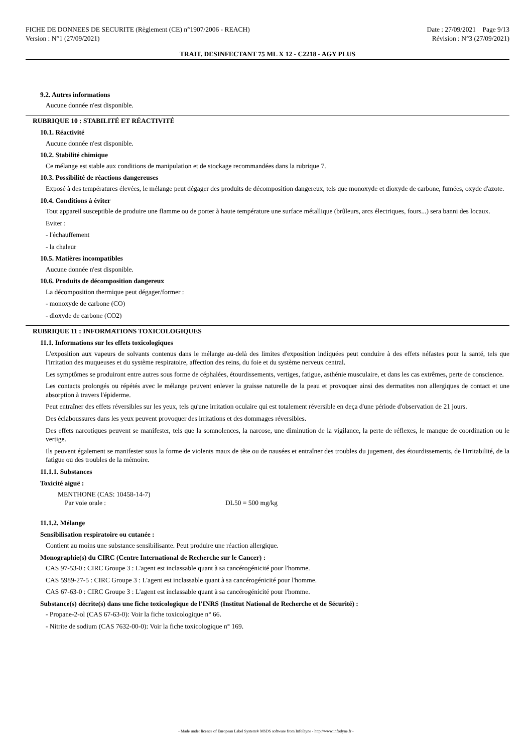FICHE DE DONNEES DE SECURITE (Règlement (CE) n°1907/2006 - REACH)
Version : N°1 (27/09/2021)
Date : 27/09/2021 Page 9/13
Révision : N°3 (27/09/2021)
TRAIT. DESINFECTANT 75 ML X 12 - C2218 - AGY PLUS
9.2. Autres informations
Aucune donnée n'est disponible.
RUBRIQUE 10 : STABILITÉ ET RÉACTIVITÉ
10.1. Réactivité
Aucune donnée n'est disponible.
10.2. Stabilité chimique
Ce mélange est stable aux conditions de manipulation et de stockage recommandées dans la rubrique 7.
10.3. Possibilité de réactions dangereuses
Exposé à des températures élevées, le mélange peut dégager des produits de décomposition dangereux, tels que monoxyde et dioxyde de carbone, fumées, oxyde d'azote.
10.4. Conditions à éviter
Tout appareil susceptible de produire une flamme ou de porter à haute température une surface métallique (brûleurs, arcs électriques, fours...) sera banni des locaux.
Eviter :
- l'échauffement
- la chaleur
10.5. Matières incompatibles
Aucune donnée n'est disponible.
10.6. Produits de décomposition dangereux
La décomposition thermique peut dégager/former :
- monoxyde de carbone (CO)
- dioxyde de carbone (CO2)
RUBRIQUE 11 : INFORMATIONS TOXICOLOGIQUES
11.1. Informations sur les effets toxicologiques
L'exposition aux vapeurs de solvants contenus dans le mélange au-delà des limites d'exposition indiquées peut conduire à des effets néfastes pour la santé, tels que l'irritation des muqueuses et du système respiratoire, affection des reins, du foie et du système nerveux central.
Les symptômes se produiront entre autres sous forme de céphalées, étourdissements, vertiges, fatigue, asthénie musculaire, et dans les cas extrêmes, perte de conscience.
Les contacts prolongés ou répétés avec le mélange peuvent enlever la graisse naturelle de la peau et provoquer ainsi des dermatites non allergiques de contact et une absorption à travers l'épiderme.
Peut entraîner des effets réversibles sur les yeux, tels qu'une irritation oculaire qui est totalement réversible en deça d'une période d'observation de 21 jours.
Des éclaboussures dans les yeux peuvent provoquer des irritations et des dommages réversibles.
Des effets narcotiques peuvent se manifester, tels que la somnolences, la narcose, une diminution de la vigilance, la perte de réflexes, le manque de coordination ou le vertige.
Ils peuvent également se manifester sous la forme de violents maux de tête ou de nausées et entraîner des troubles du jugement, des étourdissements, de l'irritabilité, de la fatigue ou des troubles de la mémoire.
11.1.1. Substances
Toxicité aiguë :
MENTHONE (CAS: 10458-14-7)
Par voie orale : DL50 = 500 mg/kg
11.1.2. Mélange
Sensibilisation respiratoire ou cutanée :
Contient au moins une substance sensibilisante. Peut produire une réaction allergique.
Monographie(s) du CIRC (Centre International de Recherche sur le Cancer) :
CAS 97-53-0 : CIRC Groupe 3 : L'agent est inclassable quant à sa cancérogénicité pour l'homme.
CAS 5989-27-5 : CIRC Groupe 3 : L'agent est inclassable quant à sa cancérogénicité pour l'homme.
CAS 67-63-0 : CIRC Groupe 3 : L'agent est inclassable quant à sa cancérogénicité pour l'homme.
Substance(s) décrite(s) dans une fiche toxicologique de l'INRS (Institut National de Recherche et de Sécurité) :
- Propane-2-ol (CAS 67-63-0): Voir la fiche toxicologique n° 66.
- Nitrite de sodium (CAS 7632-00-0): Voir la fiche toxicologique n° 169.
- Made under licence of European Label System® MSDS software from InfoDyne - http://www.infodyne.fr -